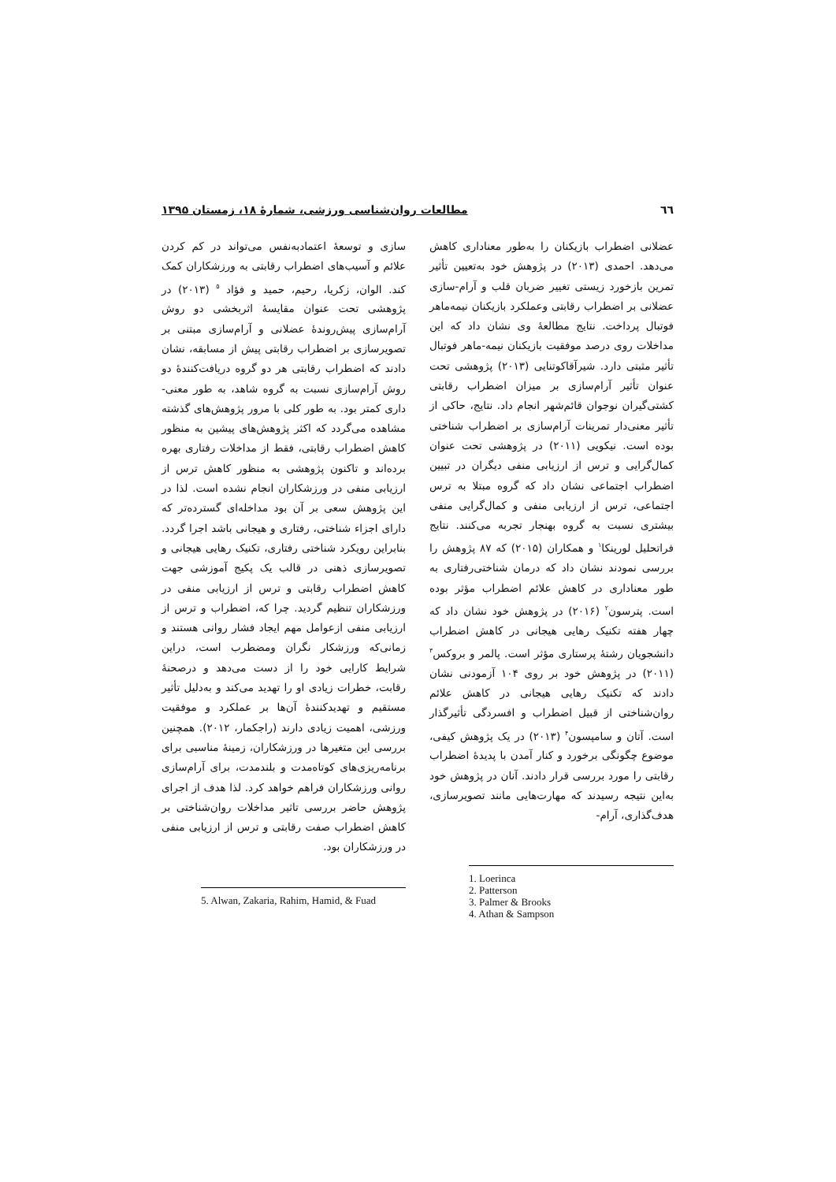٦٦ مطالعات روان‌شناسی ورزشی، شمارۀ ۱۸، زمستان ۱۳۹۵
عضلانی اضطراب بازیکنان را به‌طور معناداری کاهش می‌دهد. احمدی (۲۰۱۳) در پژوهش خود به‌تعیین تأثیر تمرین بازخورد زیستی تغییر ضربان قلب و آرام-سازی عضلانی بر اضطراب رقابتی وعملکرد بازیکنان نیمه‌ماهر فوتبال پرداخت. نتایج مطالعۀ وی نشان داد که این مداخلات روی درصد موفقیت بازیکنان نیمه-ماهر فوتبال تأثیر مثبتی دارد. شیرآقاکوتنایی (۲۰۱۳) پژوهشی تحت عنوان تأثیر آرام‌سازی بر میزان اضطراب رقابتی کشتی‌گیران نوجوان قائم‌شهر انجام داد. نتایج، حاکی از تأثیر معنی‌دار تمرینات آرام‌سازی بر اضطراب شناختی بوده است. نیکویی (۲۰۱۱) در پژوهشی تحت عنوان کمال‌گرایی و ترس از ارزیابی منفی دیگران در تبیین اضطراب اجتماعی نشان داد که گروه مبتلا به ترس اجتماعی، ترس از ارزیابی منفی و کمال‌گرایی منفی بیشتری نسبت به گروه بهنجار تجربه می‌کنند. نتایج فراتحلیل لورینکا<sup>۱</sup> و همکاران (۲۰۱۵) که ۸۷ پژوهش را بررسی نمودند نشان داد که درمان شناختی‌رفتاری به طور معناداری در کاهش علائم اضطراب مؤثر بوده است. پترسون<sup>۲</sup> (۲۰۱۶) در پژوهش خود نشان داد که چهار هفته تکنیک رهایی هیجانی در کاهش اضطراب دانشجویان رشتۀ پرستاری مؤثر است. پالمر و بروکس<sup>۳</sup> (۲۰۱۱) در پژوهش خود بر روی ۱۰۴ آزمودنی نشان دادند که تکنیک رهایی هیجانی در کاهش علائم روان‌شناختی از قبیل اضطراب و افسردگی تأثیرگذار است. آتان و سامپسون<sup>۴</sup> (۲۰۱۳) در یک پژوهش کیفی، موضوع چگونگی برخورد و کنار آمدن با پدیدۀ اضطراب رقابتی را مورد بررسی قرار دادند. آنان در پژوهش خود به‌این نتیجه رسیدند که مهارت‌هایی مانند تصویرسازی، هدف‌گذاری، آرام-
1. Loerinca
2. Patterson
3. Palmer & Brooks
4. Athan & Sampson
سازی و توسعۀ اعتمادبه‌نفس می‌تواند در کم کردن علائم و آسیب‌های اضطراب رقابتی به ورزشکاران کمک کند. الوان، زکریا، رحیم، حمید و فؤاد <sup>۵</sup> (۲۰۱۳) در پژوهشی تحت عنوان مقایسۀ اثربخشی دو روش آرام‌سازی پیش‌روندۀ عضلانی و آرام‌سازی مبتنی بر تصویرسازی بر اضطراب رقابتی پیش از مسابقه، نشان دادند که اضطراب رقابتی هر دو گروه دریافت‌کنندۀ دو روش آرام‌سازی نسبت به گروه شاهد، به طور معنی-داری کمتر بود. به طور کلی با مرور پژوهش‌های گذشته مشاهده می‌گردد که اکثر پژوهش‌های پیشین به منظور کاهش اضطراب رقابتی، فقط از مداخلات رفتاری بهره برده‌اند و تاکنون پژوهشی به منظور کاهش ترس از ارزیابی منفی در ورزشکاران انجام نشده است. لذا در این پژوهش سعی بر آن بود مداخله‌ای گسترده‌تر که دارای اجزاء شناختی، رفتاری و هیجانی باشد اجرا گردد. بنابراین رویکرد شناختی رفتاری، تکنیک رهایی هیجانی و تصویرسازی ذهنی در قالب یک پکیج آموزشی جهت کاهش اضطراب رقابتی و ترس از ارزیابی منفی در ورزشکاران تنظیم گردید. چرا که، اضطراب و ترس از ارزیابی منفی ازعوامل مهم ایجاد فشار روانی هستند و زمانی‌که ورزشکار نگران ومضطرب است، دراین شرایط کارایی خود را از دست می‌دهد و درصحنۀ رقابت، خطرات زیادی او را تهدید می‌کند و به‌دلیل تأثیر مستقیم و تهدیدکنندۀ آن‌ها بر عملکرد و موفقیت ورزشی، اهمیت زیادی دارند (راجکمار، ۲۰۱۲). همچنین بررسی این متغیرها در ورزشکاران، زمینۀ مناسبی برای برنامه‌ریزی‌های کوتاه‌مدت و بلندمدت، برای آرام‌سازی روانی ورزشکاران فراهم خواهد کرد. لذا هدف از اجرای پژوهش حاضر بررسی تاثیر مداخلات روان‌شناختی بر کاهش اضطراب صفت رقابتی و ترس از ارزیابی منفی در ورزشکاران بود.
5. Alwan, Zakaria, Rahim, Hamid, & Fuad